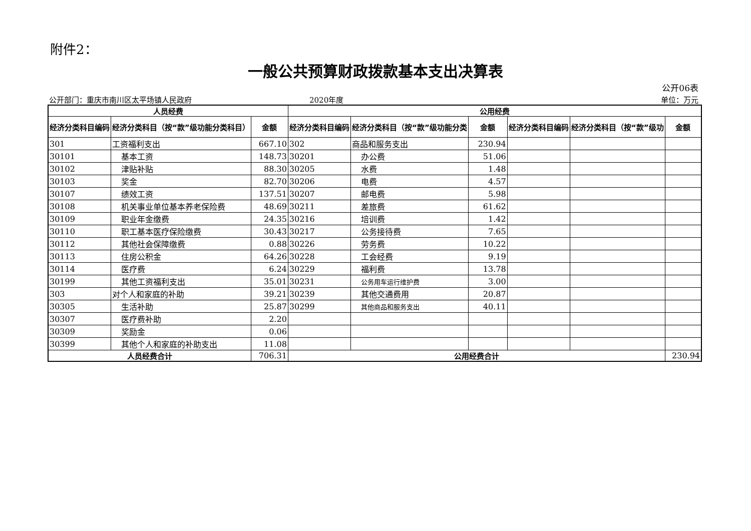附件2：
一般公共预算财政拨款基本支出决算表
公开06表
公开部门：重庆市南川区太平场镇人民政府 2020年度 单位：万元
| 人员经费 | | | 公用经费 | | | | | |
| --- | --- | --- | --- | --- | --- | --- | --- | --- |
| 经济分类科目编码 | 经济分类科目（按“款”级功能分类科目） | 金额 | 经济分类科目编码 | 经济分类科目（按“款”级功能分类 | 金额 | 经济分类科目编码 | 经济分类科目（按“款”级功 | 金额 |
| 301 | 工资福利支出 | 667.10 | 302 | 商品和服务支出 | 230.94 | | | |
| 30101 | 基本工资 | 148.73 | 30201 | 办公费 | 51.06 | | | |
| 30102 | 津贴补贴 | 88.30 | 30205 | 水费 | 1.48 | | | |
| 30103 | 奖金 | 82.70 | 30206 | 电费 | 4.57 | | | |
| 30107 | 绩效工资 | 137.51 | 30207 | 邮电费 | 5.98 | | | |
| 30108 | 机关事业单位基本养老保险费 | 48.69 | 30211 | 差旅费 | 61.62 | | | |
| 30109 | 职业年金缴费 | 24.35 | 30216 | 培训费 | 1.42 | | | |
| 30110 | 职工基本医疗保险缴费 | 30.43 | 30217 | 公务接待费 | 7.65 | | | |
| 30112 | 其他社会保障缴费 | 0.88 | 30226 | 劳务费 | 10.22 | | | |
| 30113 | 住房公积金 | 64.26 | 30228 | 工会经费 | 9.19 | | | |
| 30114 | 医疗费 | 6.24 | 30229 | 福利费 | 13.78 | | | |
| 30199 | 其他工资福利支出 | 35.01 | 30231 | 公务用车运行维护费 | 3.00 | | | |
| 303 | 对个人和家庭的补助 | 39.21 | 30239 | 其他交通费用 | 20.87 | | | |
| 30305 | 生活补助 | 25.87 | 30299 | 其他商品和服务支出 | 40.11 | | | |
| 30307 | 医疗费补助 | 2.20 | | | | | | |
| 30309 | 奖励金 | 0.06 | | | | | | |
| 30399 | 其他个人和家庭的补助支出 | 11.08 | | | | | | |
| 人员经费合计 | | 706.31 | 公用经费合计 | | | | | 230.94 |